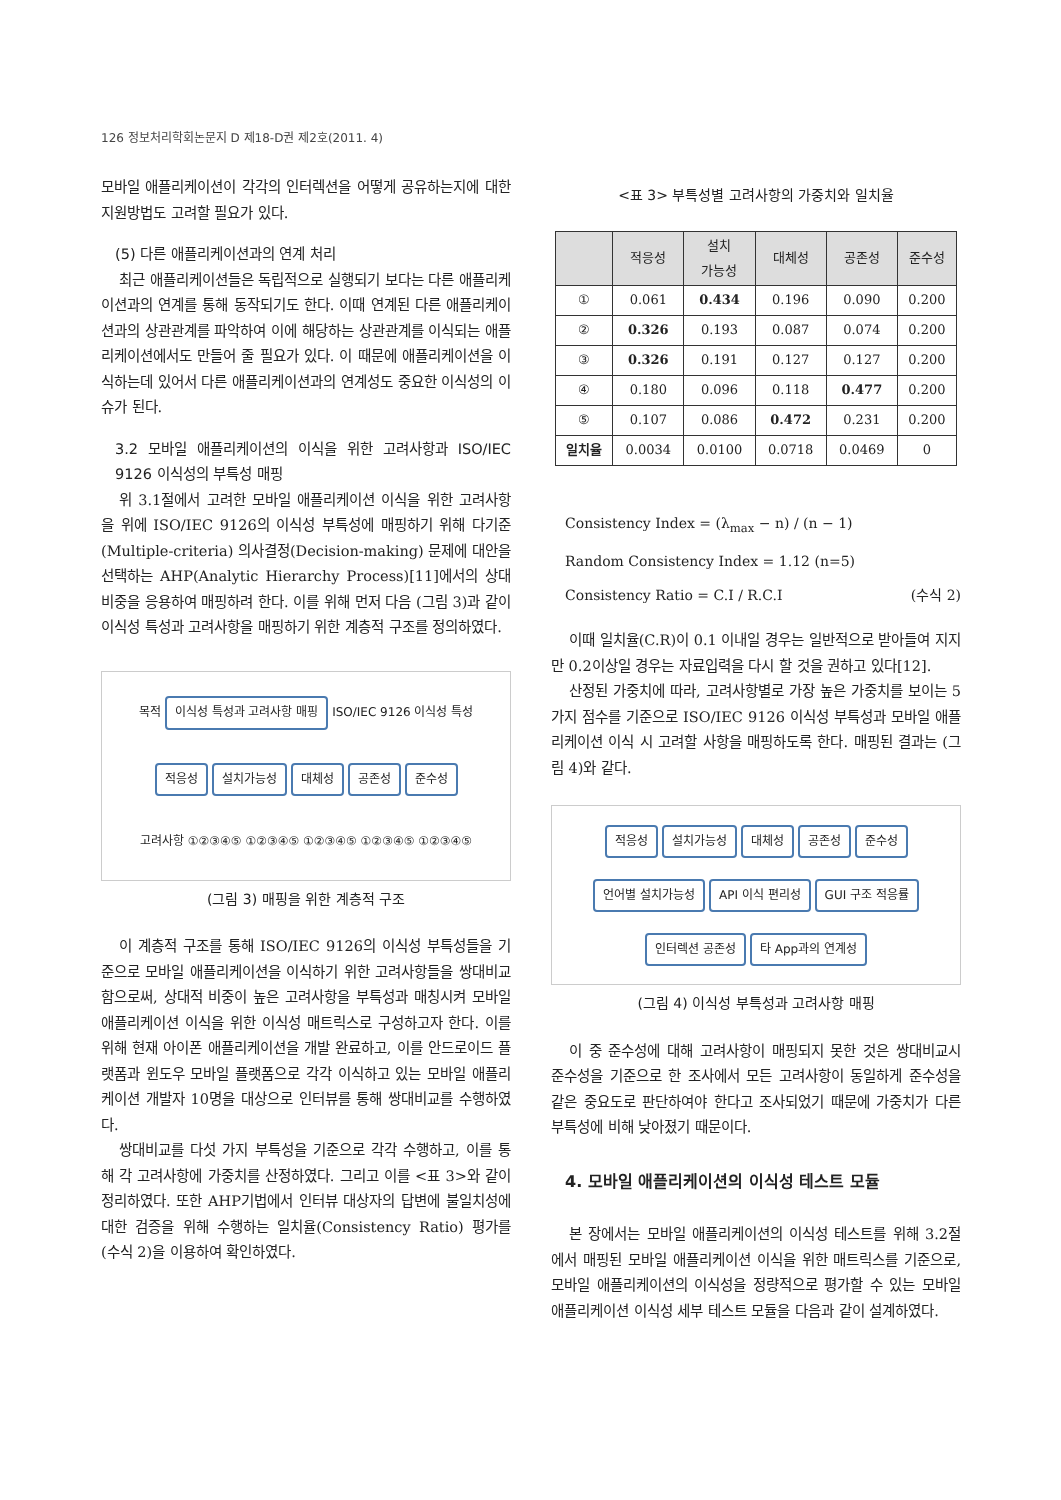126 정보처리학회논문지 D 제18-D권 제2호(2011. 4)
모바일 애플리케이션이 각각의 인터렉션을 어떻게 공유하는지에 대한 지원방법도 고려할 필요가 있다.
(5) 다른 애플리케이션과의 연계 처리
최근 애플리케이션들은 독립적으로 실행되기 보다는 다른 애플리케이션과의 연계를 통해 동작되기도 한다. 이때 연계된 다른 애플리케이션과의 상관관계를 파악하여 이에 해당하는 상관관계를 이식되는 애플리케이션에서도 만들어 줄 필요가 있다. 이 때문에 애플리케이션을 이식하는데 있어서 다른 애플리케이션과의 연계성도 중요한 이식성의 이슈가 된다.
3.2 모바일 애플리케이션의 이식을 위한 고려사항과 ISO/IEC 9126 이식성의 부특성 매핑
위 3.1절에서 고려한 모바일 애플리케이션 이식을 위한 고려사항을 위에 ISO/IEC 9126의 이식성 부특성에 매핑하기 위해 다기준(Multiple-criteria) 의사결정(Decision-making) 문제에 대안을 선택하는 AHP(Analytic Hierarchy Process)[11]에서의 상대비중을 응용하여 매핑하려 한다. 이를 위해 먼저 다음 (그림 3)과 같이 이식성 특성과 고려사항을 매핑하기 위한 계층적 구조를 정의하였다.
목적 이식성 특성과 고려사항 매핑 ISO/IEC 9126 이식성 특성 적응성 설치가능성 대체성 공존성 준수성 고려사항 ①②③④⑤ ①②③④⑤ ①②③④⑤ ①②③④⑤ ①②③④⑤
(그림 3) 매핑을 위한 계층적 구조
이 계층적 구조를 통해 ISO/IEC 9126의 이식성 부특성들을 기준으로 모바일 애플리케이션을 이식하기 위한 고려사항들을 쌍대비교 함으로써, 상대적 비중이 높은 고려사항을 부특성과 매칭시켜 모바일 애플리케이션 이식을 위한 이식성 매트릭스로 구성하고자 한다. 이를 위해 현재 아이폰 애플리케이션을 개발 완료하고, 이를 안드로이드 플랫폼과 윈도우 모바일 플랫폼으로 각각 이식하고 있는 모바일 애플리케이션 개발자 10명을 대상으로 인터뷰를 통해 쌍대비교를 수행하였다.
쌍대비교를 다섯 가지 부특성을 기준으로 각각 수행하고, 이를 통해 각 고려사항에 가중치를 산정하였다. 그리고 이를 <표 3>와 같이 정리하였다. 또한 AHP기법에서 인터뷰 대상자의 답변에 불일치성에 대한 검증을 위해 수행하는 일치율(Consistency Ratio) 평가를 (수식 2)을 이용하여 확인하였다.
<표 3> 부특성별 고려사항의 가중치와 일치율
| | 적응성 | 설치 가능성 | 대체성 | 공존성 | 준수성 |
| --- | --- | --- | --- | --- | --- |
| ① | 0.061 | 0.434 | 0.196 | 0.090 | 0.200 |
| ② | 0.326 | 0.193 | 0.087 | 0.074 | 0.200 |
| ③ | 0.326 | 0.191 | 0.127 | 0.127 | 0.200 |
| ④ | 0.180 | 0.096 | 0.118 | 0.477 | 0.200 |
| ⑤ | 0.107 | 0.086 | 0.472 | 0.231 | 0.200 |
| 일치율 | 0.0034 | 0.0100 | 0.0718 | 0.0469 | 0 |
Consistency Index = (λ<sub>max</sub> − n) / (n − 1)
Random Consistency Index = 1.12 (n=5)
Consistency Ratio = C.I / R.C.I (수식 2)
이때 일치율(C.R)이 0.1 이내일 경우는 일반적으로 받아들여 지지만 0.2이상일 경우는 자료입력을 다시 할 것을 권하고 있다[12].
산정된 가중치에 따라, 고려사항별로 가장 높은 가중치를 보이는 5가지 점수를 기준으로 ISO/IEC 9126 이식성 부특성과 모바일 애플리케이션 이식 시 고려할 사항을 매핑하도록 한다. 매핑된 결과는 (그림 4)와 같다.
적응성 설치가능성 대체성 공존성 준수성 언어별 설치가능성 API 이식 편리성 GUI 구조 적응률 인터렉션 공존성 타 App과의 연계성
(그림 4) 이식성 부특성과 고려사항 매핑
이 중 준수성에 대해 고려사항이 매핑되지 못한 것은 쌍대비교시 준수성을 기준으로 한 조사에서 모든 고려사항이 동일하게 준수성을 같은 중요도로 판단하여야 한다고 조사되었기 때문에 가중치가 다른 부특성에 비해 낮아졌기 때문이다.
4. 모바일 애플리케이션의 이식성 테스트 모듈
본 장에서는 모바일 애플리케이션의 이식성 테스트를 위해 3.2절에서 매핑된 모바일 애플리케이션 이식을 위한 매트릭스를 기준으로, 모바일 애플리케이션의 이식성을 정량적으로 평가할 수 있는 모바일 애플리케이션 이식성 세부 테스트 모듈을 다음과 같이 설계하였다.